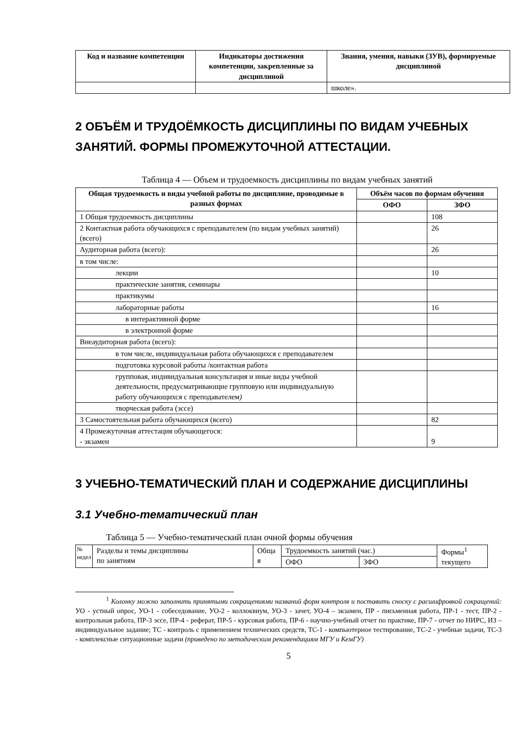| Код и название компетенции | Индикаторы достижения компетенции, закрепленные за дисциплиной | Знания, умения, навыки (ЗУВ), формируемые дисциплиной |
| --- | --- | --- |
| | | школе». |
2 ОБЪЁМ И ТРУДОЁМКОСТЬ ДИСЦИПЛИНЫ ПО ВИДАМ УЧЕБНЫХ ЗАНЯТИЙ. ФОРМЫ ПРОМЕЖУТОЧНОЙ АТТЕСТАЦИИ.
Таблица 4 — Объем и трудоемкость дисциплины по видам учебных занятий
| Общая трудоемкость и виды учебной работы по дисциплине, проводимые в разных формах | Объём часов по формам обучения | |
| --- | --- | --- |
| | ОФО | ЗФО |
| 1 Общая трудоемкость дисциплины | | 108 |
| 2 Контактная работа обучающихся с преподавателем (по видам учебных занятий) (всего) | | 26 |
| Аудиторная работа (всего): | | 26 |
| в том числе: | | |
| лекции | | 10 |
| практические занятия, семинары | | |
| практикумы | | |
| лабораторные работы | | 16 |
| в интерактивной форме | | |
| в электронной форме | | |
| Внеаудиторная работа (всего): | | |
| в том числе, индивидуальная работа обучающихся с преподавателем | | |
| подготовка курсовой работы /контактная работа | | |
| групповая, индивидуальная консультация и иные виды учебной деятельности, предусматривающие групповую или индивидуальную работу обучающихся с преподавателем ) | | |
| творческая работа (эссе) | | |
| 3 Самостоятельная работа обучающихся (всего) | | 82 |
| 4 Промежуточная аттестация обучающегося: - экзамен | | 9 |
3 УЧЕБНО-ТЕМАТИЧЕСКИЙ ПЛАН И СОДЕРЖАНИЕ ДИСЦИПЛИНЫ
3.1 Учебно-тематический план
Таблица 5 — Учебно-тематический план очной формы обучения
| № недел | Разделы и темы дисциплины по занятиям | Обща я | Трудоемкость занятий (час.) | | Формы<sup>1</sup> текущего |
| | | | ОФО | ЗФО | |
<sup>1</sup> Колонку можно заполнить принятыми сокращениями названий форм контроля и поставить сноску с расшифровкой сокращений: УО - устный опрос, УО-1 - собеседование, УО-2 - коллоквиум, УО-3 - зачет, УО-4 – экзамен, ПР - письменная работа, ПР-1 - тест, ПР-2 - контрольная работа, ПР-3 эссе, ПР-4 - реферат, ПР-5 - курсовая работа, ПР-6 - научно-учебный отчет по практике, ПР-7 - отчет по НИРС, ИЗ – индивидуальное задание; ТС - контроль с применением технических средств, ТС-1 - компьютерное тестирование, ТС-2 - учебные задачи, ТС-3 - комплексные ситуационные задачи (приведено по методическим рекомендациям МГУ и КемГУ)
5